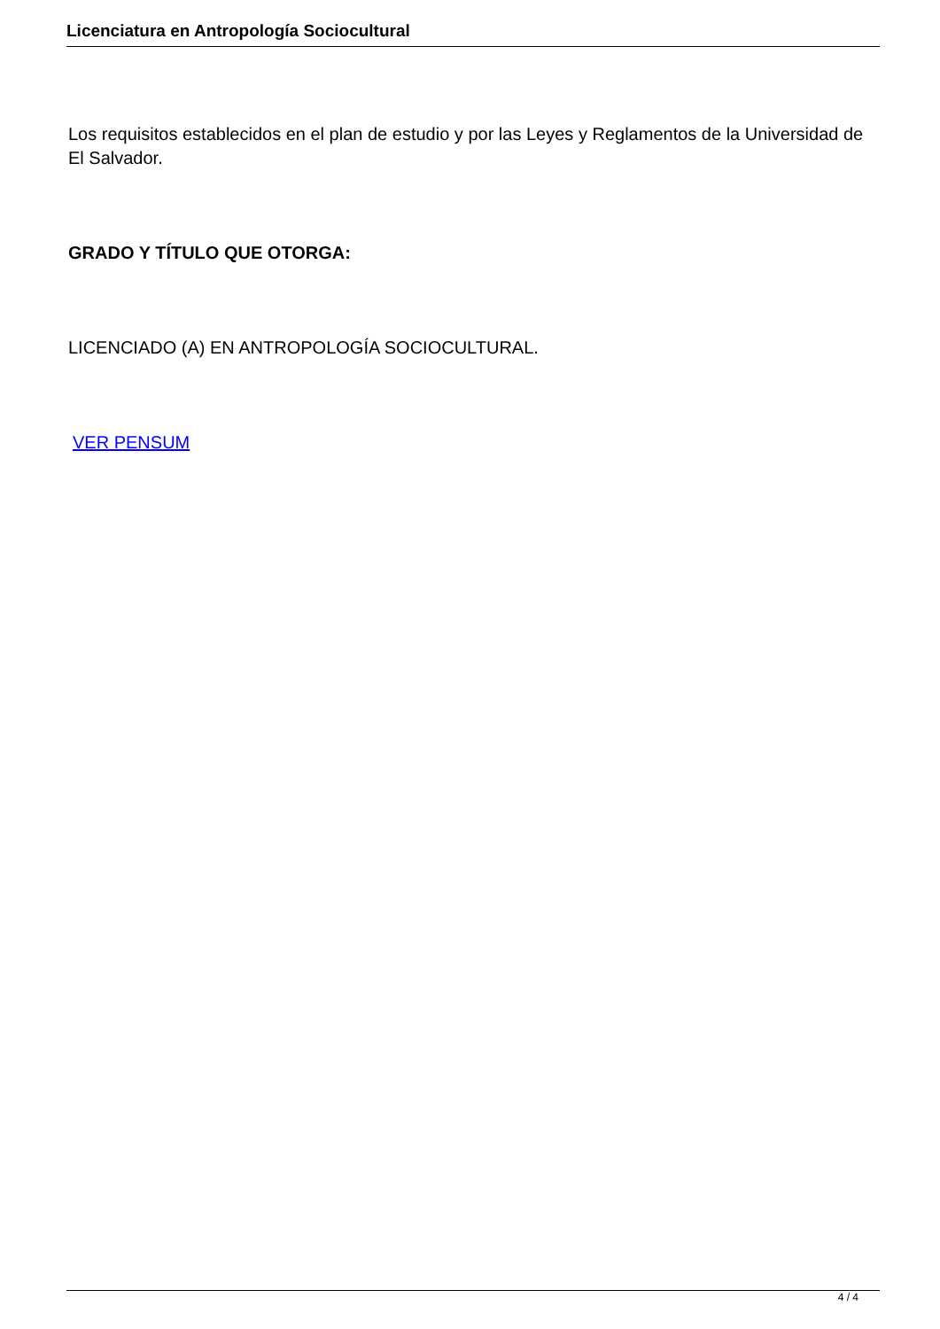Licenciatura en Antropología Sociocultural
Los requisitos establecidos en el plan de estudio y por las Leyes y Reglamentos de la Universidad de El Salvador.
GRADO Y TÍTULO QUE OTORGA:
LICENCIADO (A) EN ANTROPOLOGÍA SOCIOCULTURAL.
VER PENSUM
4 / 4